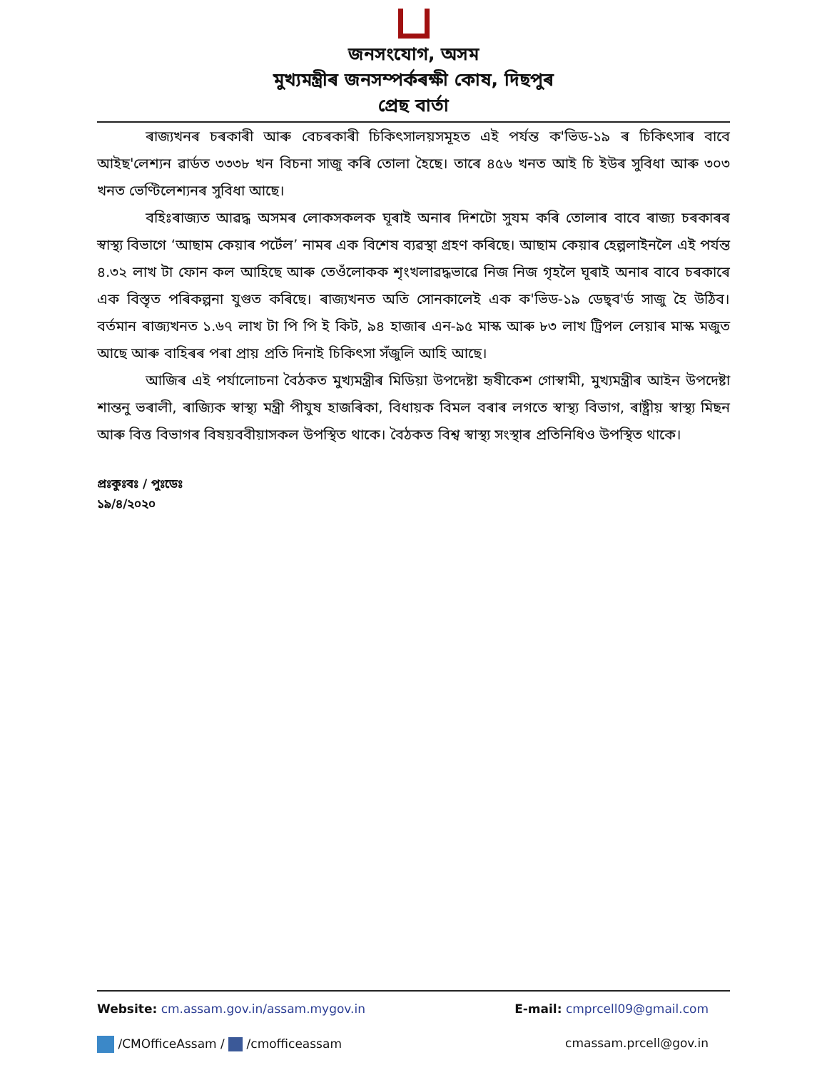জনসংযোগ, অসম
মুখ্যমন্ত্ৰীৰ জনসম্পৰ্কৰক্ষী কোষ, দিছপুৰ
প্ৰেছ বাৰ্তা
ৰাজ্যখনৰ চৰকাৰী আৰু বেচৰকাৰী চিকিৎসালয়সমূহত এই পৰ্যন্ত ক'ভিড-১৯ ৰ চিকিৎসাৰ বাবে আইছ'লেশ্যন ৱাৰ্ডত ৩৩৩৮ খন বিচনা সাজু কৰি তোলা হৈছে। তাৰে ৪৫৬ খনত আই চি ইউৰ সুবিধা আৰু ৩০৩ খনত ভেণ্টিলেশ্যনৰ সুবিধা আছে।
বহিঃৰাজ্যত আৱদ্ধ অসমৰ লোকসকলক ঘূৰাই অনাৰ দিশটো সুযম কৰি তোলাৰ বাবে ৰাজ্য চৰকাৰৰ স্বাস্থ্য বিভাগে ‘আছাম কেয়াৰ পৰ্টেল’ নামৰ এক বিশেষ ব্যৱস্থা গ্ৰহণ কৰিছে। আছাম কেয়াৰ হেল্পলাইনলৈ এই পৰ্যন্ত ৪.৩২ লাখ টা ফোন কল আহিছে আৰু তেওঁলোকক শৃংখলাৱদ্ধভাৱে নিজ নিজ গৃহলৈ ঘূৰাই অনাৰ বাবে চৰকাৰে এক বিস্তৃত পৰিকল্পনা যুগুত কৰিছে। ৰাজ্যখনত অতি সোনকালেই এক ক'ভিড-১৯ ডেছ্‌ব'ৰ্ড সাজু হৈ উঠিব। বৰ্তমান ৰাজ্যখনত ১.৬৭ লাখ টা পি পি ই কিট, ৯৪ হাজাৰ এন-৯৫ মাস্ক আৰু ৮৩ লাখ ট্ৰিপল লেয়াৰ মাস্ক মজুত আছে আৰু বাহিৰৰ পৰা প্ৰায় প্ৰতি দিনাই চিকিৎসা সঁজুলি আহি আছে।
আজিৰ এই পৰ্যালোচনা বৈঠকত মুখ্যমন্ত্ৰীৰ মিডিয়া উপদেষ্টা হৃষীকেশ গোস্বামী, মুখ্যমন্ত্ৰীৰ আইন উপদেষ্টা শান্তনু ভৰালী, ৰাজ্যিক স্বাস্থ্য মন্ত্ৰী পীযুষ হাজৰিকা, বিধায়ক বিমল বৰাৰ লগতে স্বাস্থ্য বিভাগ, ৰাষ্ট্ৰীয় স্বাস্থ্য মিছন আৰু বিত্ত বিভাগৰ বিষয়ববীয়াসকল উপস্থিত থাকে। বৈঠকত বিশ্ব স্বাস্থ্য সংস্থাৰ প্ৰতিনিধিও উপস্থিত থাকে।
প্ৰঃকুঃবঃ / পুঃডেঃ
১৯/৪/২০২০
Website: cm.assam.gov.in/assam.mygov.in E-mail: cmprcell09@gmail.com
/CMOfficeAssam / /cmofficeassam cmassam.prcell@gov.in